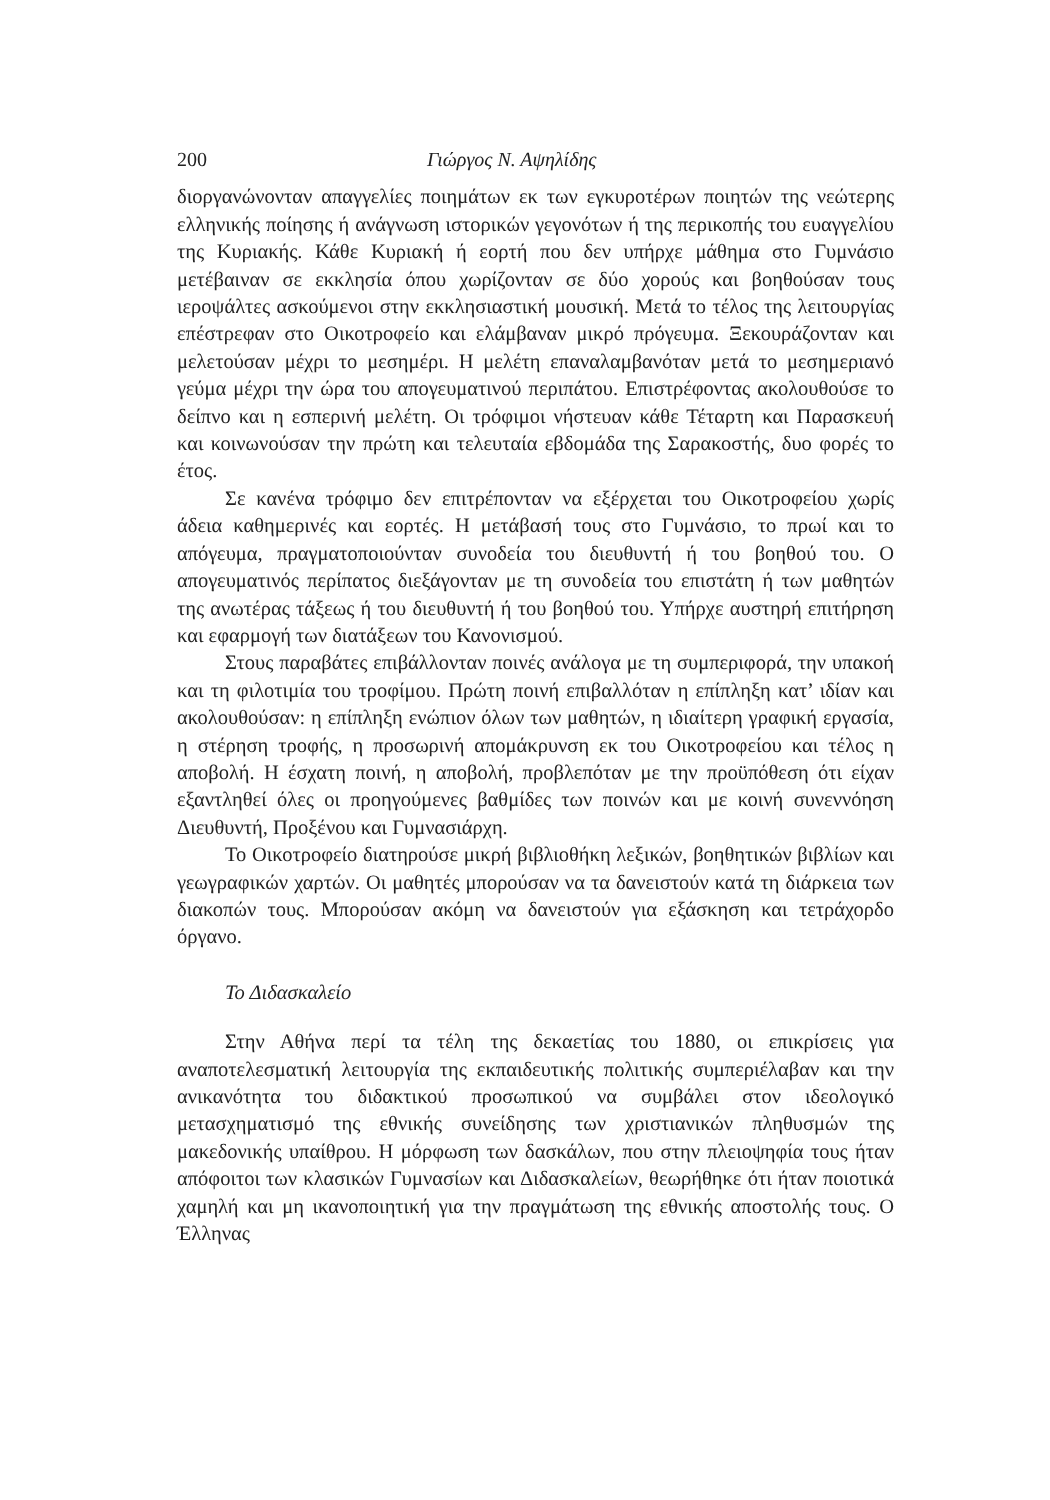200 Γιώργος Ν. Αψηλίδης
διοργανώνονταν απαγγελίες ποιημάτων εκ των εγκυροτέρων ποιητών της νεώτερης ελληνικής ποίησης ή ανάγνωση ιστορικών γεγονότων ή της περικοπής του ευαγγελίου της Κυριακής. Κάθε Κυριακή ή εορτή που δεν υπήρχε μάθημα στο Γυμνάσιο μετέβαιναν σε εκκλησία όπου χωρίζονταν σε δύο χορούς και βοηθούσαν τους ιεροψάλτες ασκούμενοι στην εκκλησιαστική μουσική. Μετά το τέλος της λειτουργίας επέστρεφαν στο Οικοτροφείο και ελάμβαναν μικρό πρόγευμα. Ξεκουράζονταν και μελετούσαν μέχρι το μεσημέρι. Η μελέτη επαναλαμβανόταν μετά το μεσημεριανό γεύμα μέχρι την ώρα του απογευματινού περιπάτου. Επιστρέφοντας ακολουθούσε το δείπνο και η εσπερινή μελέτη. Οι τρόφιμοι νήστευαν κάθε Τέταρτη και Παρασκευή και κοινωνούσαν την πρώτη και τελευταία εβδομάδα της Σαρακοστής, δυο φορές το έτος.
Σε κανένα τρόφιμο δεν επιτρέπονταν να εξέρχεται του Οικοτροφείου χωρίς άδεια καθημερινές και εορτές. Η μετάβασή τους στο Γυμνάσιο, το πρωί και το απόγευμα, πραγματοποιούνταν συνοδεία του διευθυντή ή του βοηθού του. Ο απογευματινός περίπατος διεξάγονταν με τη συνοδεία του επιστάτη ή των μαθητών της ανωτέρας τάξεως ή του διευθυντή ή του βοηθού του. Υπήρχε αυστηρή επιτήρηση και εφαρμογή των διατάξεων του Κανονισμού.
Στους παραβάτες επιβάλλονταν ποινές ανάλογα με τη συμπεριφορά, την υπακοή και τη φιλοτιμία του τροφίμου. Πρώτη ποινή επιβαλλόταν η επίπληξη κατ’ ιδίαν και ακολουθούσαν: η επίπληξη ενώπιον όλων των μαθητών, η ιδιαίτερη γραφική εργασία, η στέρηση τροφής, η προσωρινή απομάκρυνση εκ του Οικοτροφείου και τέλος η αποβολή. Η έσχατη ποινή, η αποβολή, προβλεπόταν με την προϋπόθεση ότι είχαν εξαντληθεί όλες οι προηγούμενες βαθμίδες των ποινών και με κοινή συνεννόηση Διευθυντή, Προξένου και Γυμνασιάρχη.
Το Οικοτροφείο διατηρούσε μικρή βιβλιοθήκη λεξικών, βοηθητικών βιβλίων και γεωγραφικών χαρτών. Οι μαθητές μπορούσαν να τα δανειστούν κατά τη διάρκεια των διακοπών τους. Μπορούσαν ακόμη να δανειστούν για εξάσκηση και τετράχορδο όργανο.
Το Διδασκαλείο
Στην Αθήνα περί τα τέλη της δεκαετίας του 1880, οι επικρίσεις για αναποτελεσματική λειτουργία της εκπαιδευτικής πολιτικής συμπεριέλαβαν και την ανικανότητα του διδακτικού προσωπικού να συμβάλει στον ιδεολογικό μετασχηματισμό της εθνικής συνείδησης των χριστιανικών πληθυσμών της μακεδονικής υπαίθρου. Η μόρφωση των δασκάλων, που στην πλειοψηφία τους ήταν απόφοιτοι των κλασικών Γυμνασίων και Διδασκαλείων, θεωρήθηκε ότι ήταν ποιοτικά χαμηλή και μη ικανοποιητική για την πραγμάτωση της εθνικής αποστολής τους. Ο Έλληνας